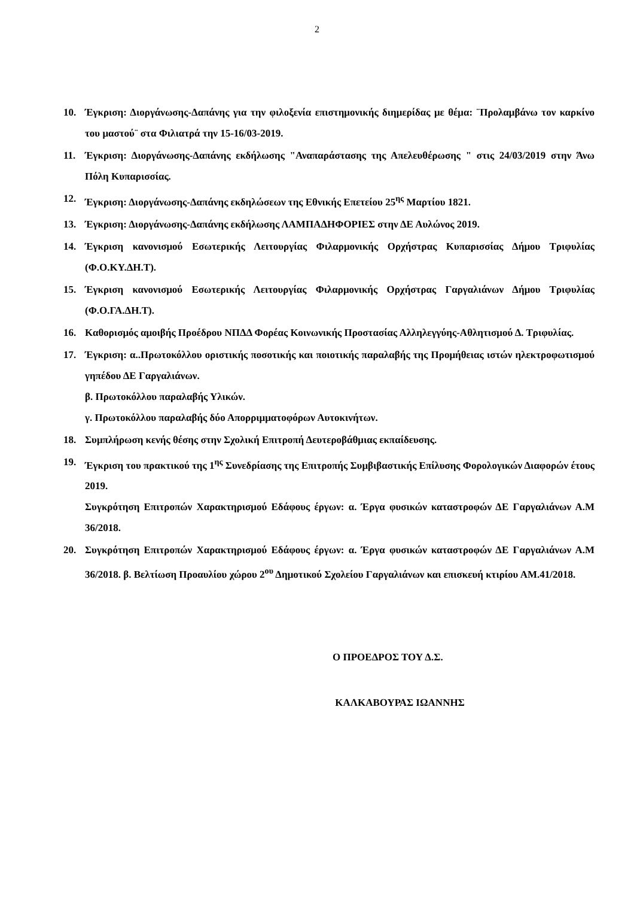2
10. Έγκριση: Διοργάνωσης-Δαπάνης για την φιλοξενία επιστημονικής διημερίδας με θέμα: ¨Προλαμβάνω τον καρκίνο του μαστού¨ στα Φιλιατρά την 15-16/03-2019.
11. Έγκριση: Διοργάνωσης-Δαπάνης εκδήλωσης "Αναπαράστασης της Απελευθέρωσης " στις 24/03/2019 στην Άνω Πόλη Κυπαρισσίας.
12. Έγκριση: Διοργάνωσης-Δαπάνης εκδηλώσεων της Εθνικής Επετείου 25<sup>ης</sup> Μαρτίου 1821.
13. Έγκριση: Διοργάνωσης-Δαπάνης εκδήλωσης ΛΑΜΠΑΔΗΦΟΡΙΕΣ στην ΔΕ Αυλώνος 2019.
14. Έγκριση κανονισμού Εσωτερικής Λειτουργίας Φιλαρμονικής Ορχήστρας Κυπαρισσίας Δήμου Τριφυλίας (Φ.Ο.ΚΥ.ΔΗ.Τ).
15. Έγκριση κανονισμού Εσωτερικής Λειτουργίας Φιλαρμονικής Ορχήστρας Γαργαλιάνων Δήμου Τριφυλίας (Φ.Ο.ΓΑ.ΔΗ.Τ).
16. Καθορισμός αμοιβής Προέδρου ΝΠΔΔ Φορέας Κοινωνικής Προστασίας Αλληλεγγύης-Αθλητισμού Δ. Τριφυλίας.
17. Έγκριση: α..Πρωτοκόλλου οριστικής ποσοτικής και ποιοτικής παραλαβής της Προμήθειας ιστών ηλεκτροφωτισμού γηπέδου ΔΕ Γαργαλιάνων.
β. Πρωτοκόλλου παραλαβής Υλικών.
γ. Πρωτοκόλλου παραλαβής δύο Απορριμματοφόρων Αυτοκινήτων.
18. Συμπλήρωση κενής θέσης στην Σχολική Επιτροπή Δευτεροβάθμιας εκπαίδευσης.
19. Έγκριση του πρακτικού της 1<sup>ης</sup> Συνεδρίασης της Επιτροπής Συμβιβαστικής Επίλυσης Φορολογικών Διαφορών έτους 2019.
Συγκρότηση Επιτροπών Χαρακτηρισμού Εδάφους έργων: α. Έργα φυσικών καταστροφών ΔΕ Γαργαλιάνων Α.Μ 36/2018.
20. Συγκρότηση Επιτροπών Χαρακτηρισμού Εδάφους έργων: α. Έργα φυσικών καταστροφών ΔΕ Γαργαλιάνων Α.Μ 36/2018. β. Βελτίωση Προαυλίου χώρου 2<sup>ου</sup> Δημοτικού Σχολείου Γαργαλιάνων και επισκευή κτιρίου ΑΜ.41/2018.
Ο ΠΡΟΕΔΡΟΣ ΤΟΥ Δ.Σ.
ΚΑΛΚΑΒΟΥΡΑΣ ΙΩΑΝΝΗΣ